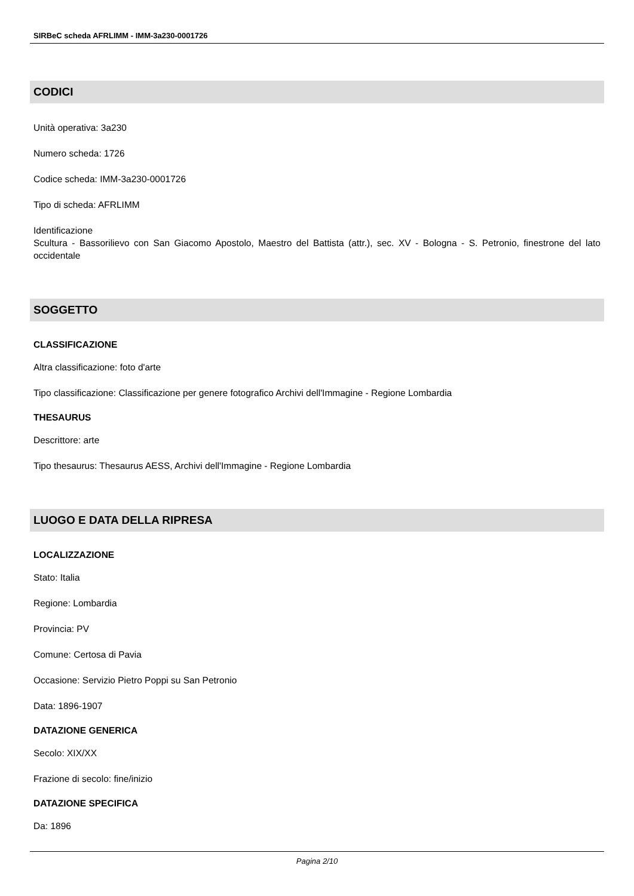SIRBeC scheda AFRLIMM - IMM-3a230-0001726
CODICI
Unità operativa: 3a230
Numero scheda: 1726
Codice scheda: IMM-3a230-0001726
Tipo di scheda: AFRLIMM
Identificazione
Scultura - Bassorilievo con San Giacomo Apostolo, Maestro del Battista (attr.), sec. XV - Bologna - S. Petronio, finestrone del lato occidentale
SOGGETTO
CLASSIFICAZIONE
Altra classificazione: foto d'arte
Tipo classificazione: Classificazione per genere fotografico Archivi dell'Immagine - Regione Lombardia
THESAURUS
Descrittore: arte
Tipo thesaurus: Thesaurus AESS, Archivi dell'Immagine - Regione Lombardia
LUOGO E DATA DELLA RIPRESA
LOCALIZZAZIONE
Stato: Italia
Regione: Lombardia
Provincia: PV
Comune: Certosa di Pavia
Occasione: Servizio Pietro Poppi su San Petronio
Data: 1896-1907
DATAZIONE GENERICA
Secolo: XIX/XX
Frazione di secolo: fine/inizio
DATAZIONE SPECIFICA
Da: 1896
Pagina 2/10